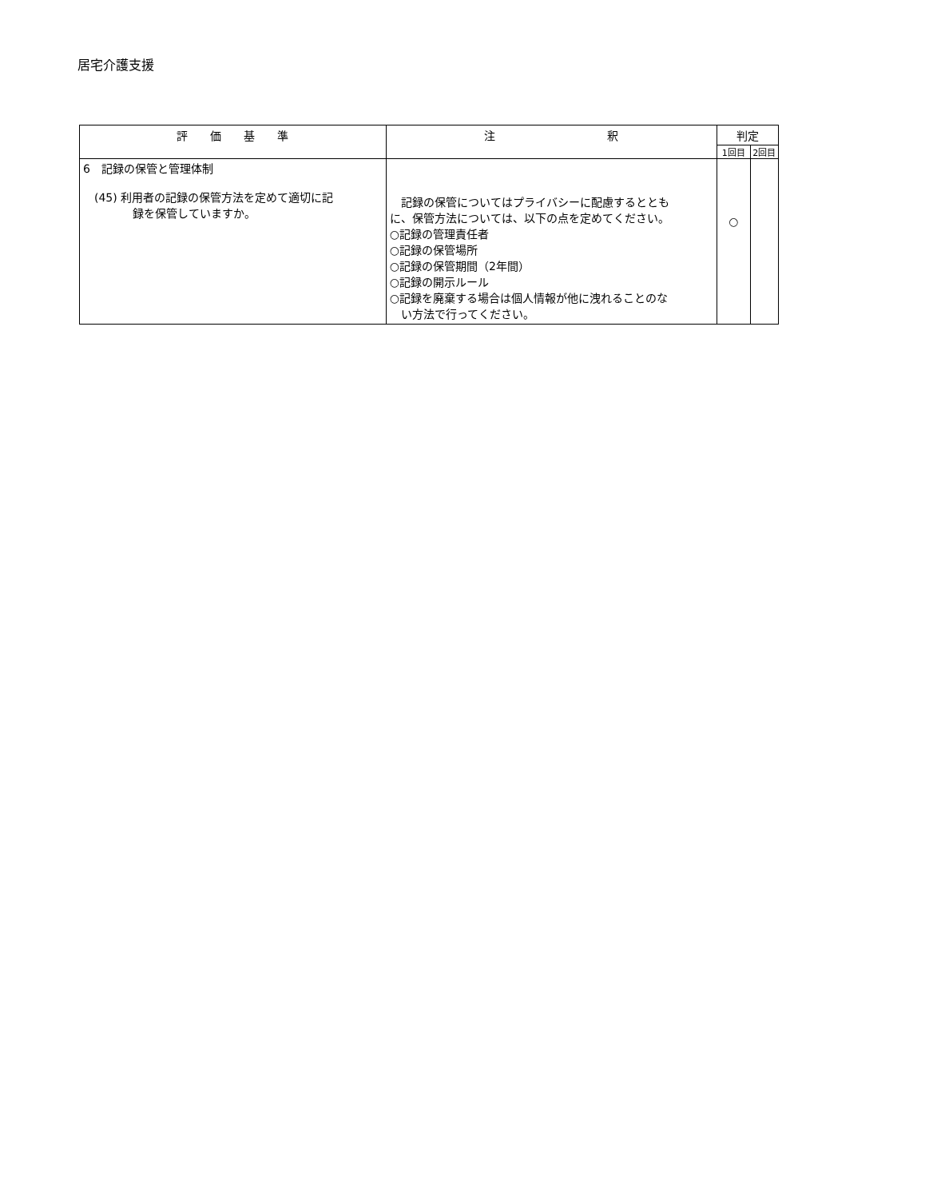居宅介護支援
| 評 価 基 準 | 注 釈 | 判定 | |
| --- | --- | --- | --- |
| | | 1回目 | 2回目 |
| 6 記録の保管と管理体制 (45) 利用者の記録の保管方法を定めて適切に記 録を保管していますか。 | 記録の保管についてはプライバシーに配慮するととも に、保管方法については、以下の点を定めてください。 ○記録の管理責任者 ○記録の保管場所 ○記録の保管期間（2年間） ○記録の開示ルール ○記録を廃棄する場合は個人情報が他に洩れることのな い方法で行ってください。 | ○ | |